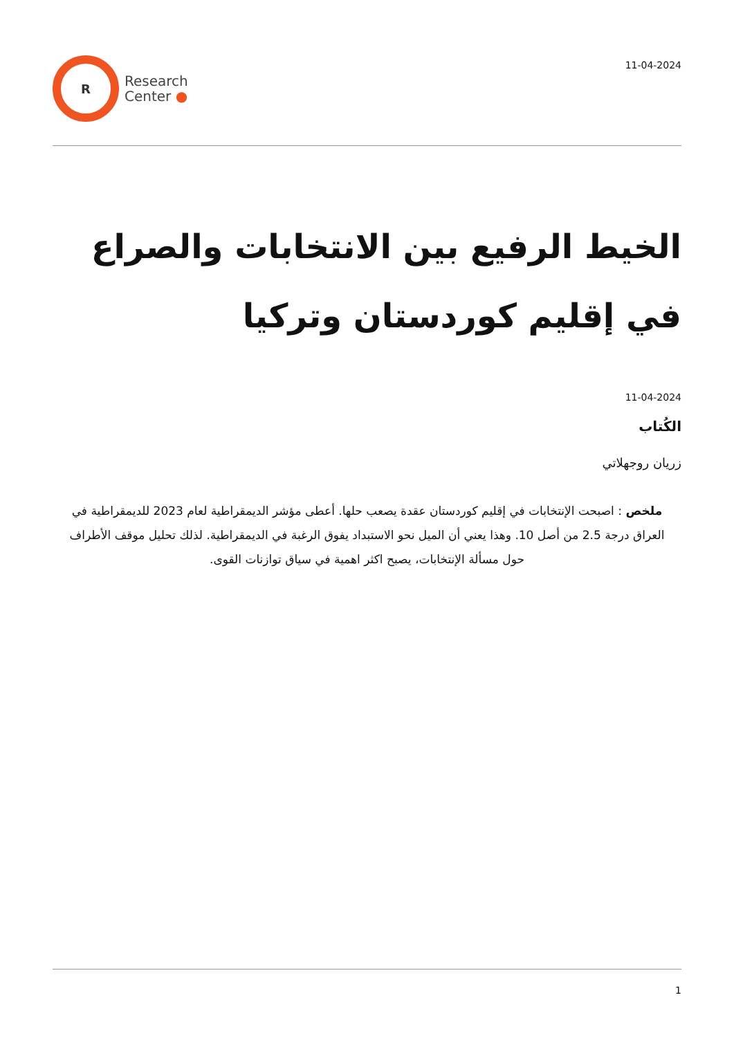R
Research
Center ●
11-04-2024
الخيط الرفيع بين الانتخابات والصراع في إقليم كوردستان وتركيا
11-04-2024
الكُتاب
زريان روجهلاتي
ملخص : اصبحت الإنتخابات في إقليم كوردستان عقدة يصعب حلها. أعطى مؤشر الديمقراطية لعام 2023 للديمقراطية في العراق درجة 2.5 من أصل 10. وهذا يعني أن الميل نحو الاستبداد يفوق الرغبة في الديمقراطية. لذلك تحليل موقف الأطراف حول مسألة الإنتخابات، يصبح اكثر اهمية في سياق توازنات القوى.
1